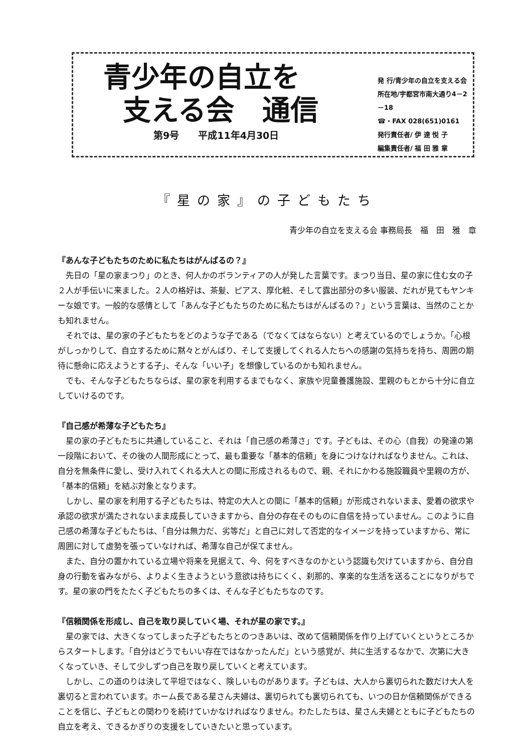青少年の自立を
支える会　通信
第9号　　平成11年4月30日
発 行/青少年の自立を支える会
所在地/宇都宮市南大通り4－2－18
☎・FAX 028(651)0161
発行責任者/ 伊 達 悦 子
編集責任者/ 福 田 雅 章
『星の家』の子どもたち
青少年の自立を支える会 事務局長　福　田　雅　章
『あんな子どもたちのために私たちはがんばるの？』
先日の「星の家まつり」のとき、何人かのボランティアの人が発した言葉です。まつり当日、星の家に住む女の子２人が手伝いに来ました。２人の格好は、茶髪、ピアス、厚化粧、そして露出部分の多い服装、だれが見てもヤンキーな娘です。一般的な感情として「あんな子どもたちのために私たちはがんばるの？」という言葉は、当然のことかも知れません。
それでは、星の家の子どもたちをどのような子である（でなくてはならない）と考えているのでしょうか。「心根がしっかりして、自立するために黙々とがんばり、そして支援してくれる人たちへの感謝の気持ちを持ち、周囲の期待に懸命に応えようとする子」、そんな「いい子」を想像しているのかも知れません。
でも、そんな子どもたちならば、星の家を利用するまでもなく、家族や児童養護施設、里親のもとから十分に自立していけるのです。
『自己感が希薄な子どもたち』
星の家の子どもたちに共通していること、それは「自己感の希薄さ」です。子どもは、その心（自我）の発達の第一段階において、その後の人間形成にとって、最も重要な「基本的信頼」を身につけなければなりません。これは、自分を無条件に愛し、受け入れてくれる大人との間に形成されるもので、親、それにかわる施設職員や里親の方が、「基本的信頼」を結ぶ対象となります。
しかし、星の家を利用する子どもたちは、特定の大人との間に「基本的信頼」が形成されないまま、愛着の欲求や承認の欲求が満たされないまま成長していきますから、自分の存在そのものに自信を持っていません。このように自己感の希薄な子どもたちは、「自分は無力だ、劣等だ」と自己に対して否定的なイメージを持っていますから、常に周囲に対して虚勢を張っていなければ、希薄な自己が保てません。
また、自分の置かれている立場や将来を見据えて、今、何をすべきなのかという認識も欠けていますから、自分自身の行動を省みながら、よりよく生きようという意欲は持ちにくく、刹那的、享楽的な生活を送ることになりがちです。星の家の門をたたく子どもたちの多くは、そんな子どもたちなのです。
『信頼関係を形成し、自己を取り戻していく場、それが星の家です。』
星の家では、大きくなってしまった子どもたちとのつきあいは、改めて信頼関係を作り上げていくというところからスタートします。「自分はどうでもいい存在ではなかったんだ」という感覚が、共に生活するなかで、次第に大きくなっていき、そして少しずつ自己を取り戻していくと考えています。
しかし、この道のりは決して平坦ではなく、険しいものがあります。子どもは、大人から裏切られた数だけ大人を裏切ると言われています。ホーム長である星さん夫婦は、裏切られても裏切られても、いつの日か信頼関係ができることを信じ、子どもとの関わりを続けていかなければなりません。わたしたちは、星さん夫婦とともに子どもたちの自立を考え、できるかぎりの支援をしていきたいと思っています。